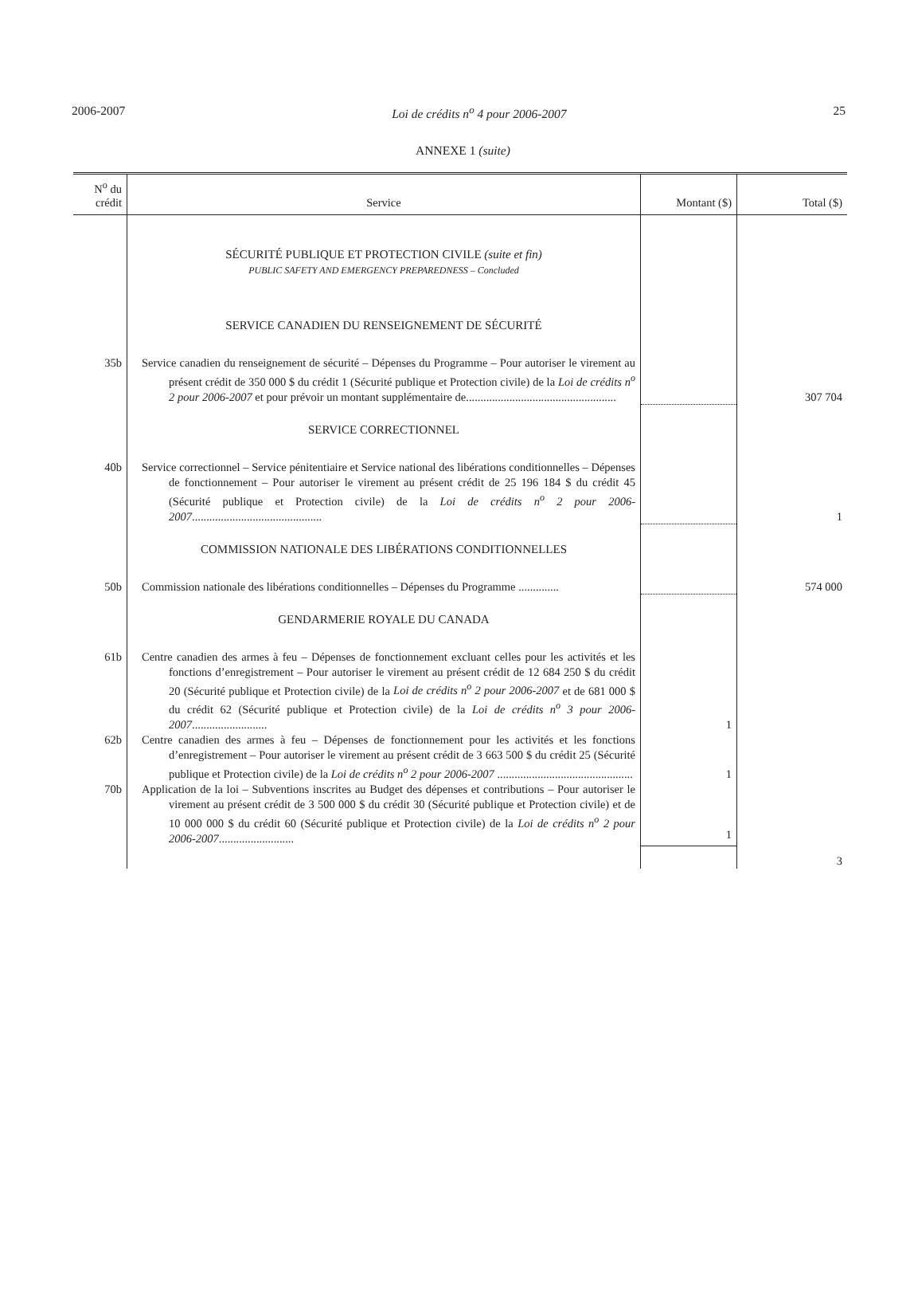2006-2007 Loi de crédits n<sup>o</sup> 4 pour 2006-2007 25
ANNEXE 1 (suite)
| N<sup>o</sup> du crédit | Service | Montant ($) | Total ($) |
| --- | --- | --- | --- |
| | SÉCURITÉ PUBLIQUE ET PROTECTION CIVILE (suite et fin) PUBLIC SAFETY AND EMERGENCY PREPAREDNESS – Concluded | | |
| | SERVICE CANADIEN DU RENSEIGNEMENT DE SÉCURITÉ | | |
| 35b | Service canadien du renseignement de sécurité – Dépenses du Programme – Pour autoriser le virement au présent crédit de 350 000 $ du crédit 1 (Sécurité publique et Protection civile) de la Loi de crédits n<sup>o</sup> 2 pour 2006-2007 et pour prévoir un montant supplémentaire de.................................................... | | 307 704 |
| | SERVICE CORRECTIONNEL | | |
| 40b | Service correctionnel – Service pénitentiaire et Service national des libérations conditionnelles – Dépenses de fonctionnement – Pour autoriser le virement au présent crédit de 25 196 184 $ du crédit 45 (Sécurité publique et Protection civile) de la Loi de crédits n<sup>o</sup> 2 pour 2006-2007 ............................................. | | 1 |
| | COMMISSION NATIONALE DES LIBÉRATIONS CONDITIONNELLES | | |
| 50b | Commission nationale des libérations conditionnelles – Dépenses du Programme .............. | | 574 000 |
| | GENDARMERIE ROYALE DU CANADA | | |
| 61b | Centre canadien des armes à feu – Dépenses de fonctionnement excluant celles pour les activités et les fonctions d’enregistrement – Pour autoriser le virement au présent crédit de 12 684 250 $ du crédit 20 (Sécurité publique et Protection civile) de la Loi de crédits n<sup>o</sup> 2 pour 2006-2007 et de 681 000 $ du crédit 62 (Sécurité publique et Protection civile) de la Loi de crédits n<sup>o</sup> 3 pour 2006-2007 .......................... | 1 | |
| 62b | Centre canadien des armes à feu – Dépenses de fonctionnement pour les activités et les fonctions d’enregistrement – Pour autoriser le virement au présent crédit de 3 663 500 $ du crédit 25 (Sécurité publique et Protection civile) de la Loi de crédits n<sup>o</sup> 2 pour 2006-2007 ............................................... | 1 | |
| 70b | Application de la loi – Subventions inscrites au Budget des dépenses et contributions – Pour autoriser le virement au présent crédit de 3 500 000 $ du crédit 30 (Sécurité publique et Protection civile) et de 10 000 000 $ du crédit 60 (Sécurité publique et Protection civile) de la Loi de crédits n<sup>o</sup> 2 pour 2006-2007 .......................... | 1 | |
| | | | 3 |